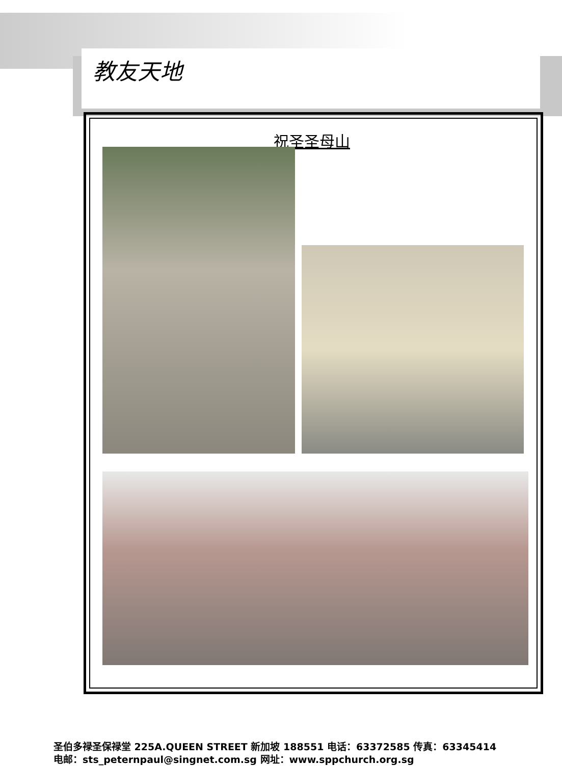教友天地
祝圣圣母山
圣伯多禄圣保禄堂 225A.QUEEN STREET 新加坡 188551 电话：63372585 传真：63345414
电邮：sts_peternpaul@singnet.com.sg 网址：www.sppchurch.org.sg